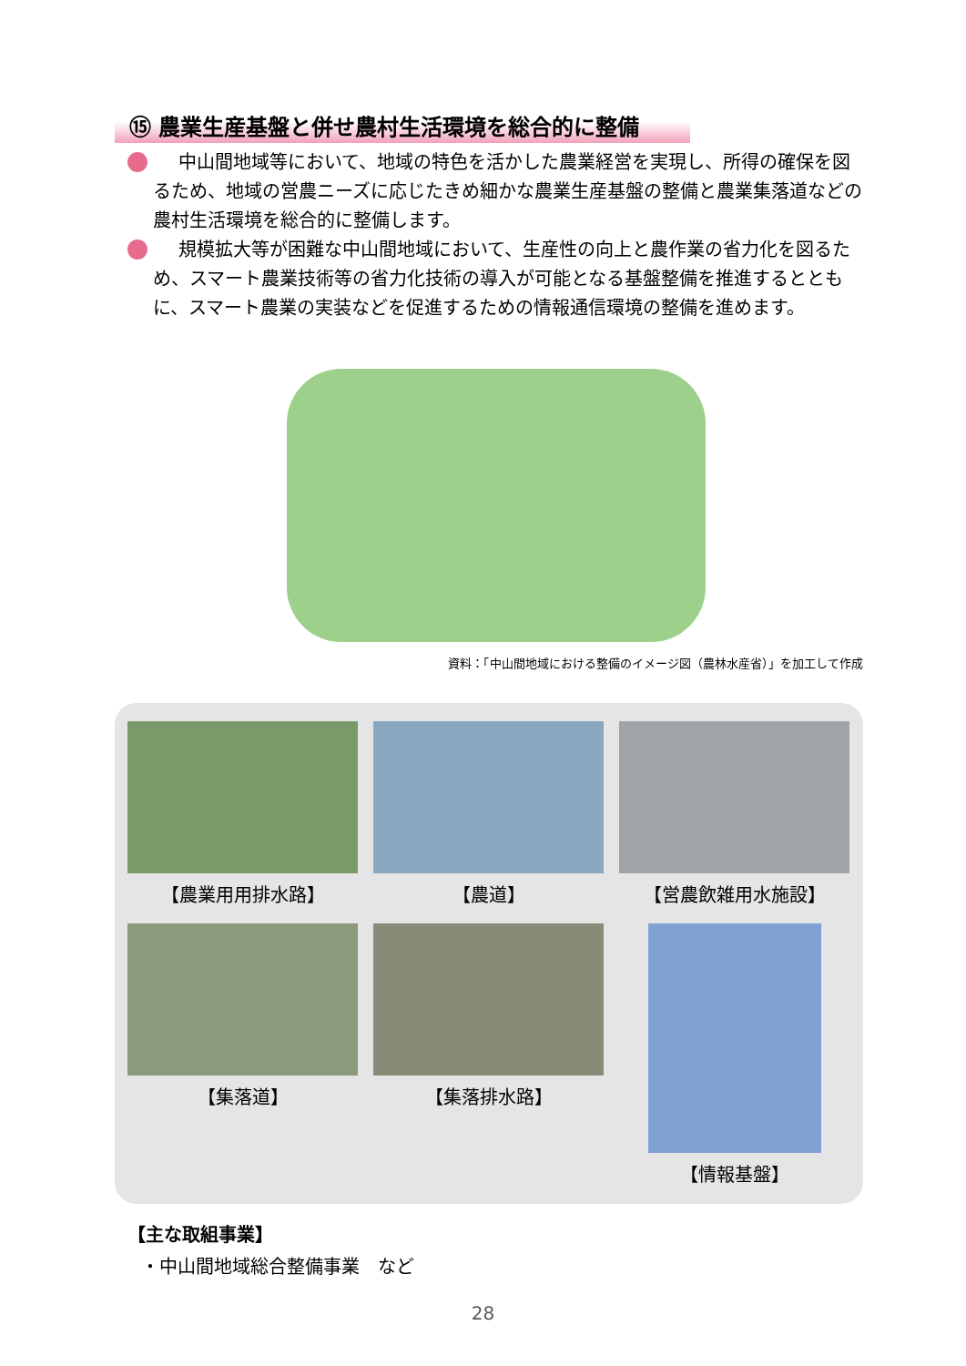⑮ 農業生産基盤と併せ農村生活環境を総合的に整備
中山間地域等において、地域の特色を活かした農業経営を実現し、所得の確保を図るため、地域の営農ニーズに応じたきめ細かな農業生産基盤の整備と農業集落道などの農村生活環境を総合的に整備します。
規模拡大等が困難な中山間地域において、生産性の向上と農作業の省力化を図るため、スマート農業技術等の省力化技術の導入が可能となる基盤整備を推進するとともに、スマート農業の実装などを促進するための情報通信環境の整備を進めます。
資料：「中山間地域における整備のイメージ図（農林水産省）」を加工して作成
【農業用用排水路】
【農道】
【営農飲雑用水施設】
【集落道】
【集落排水路】
【情報基盤】
【主な取組事業】
・中山間地域総合整備事業　など
28